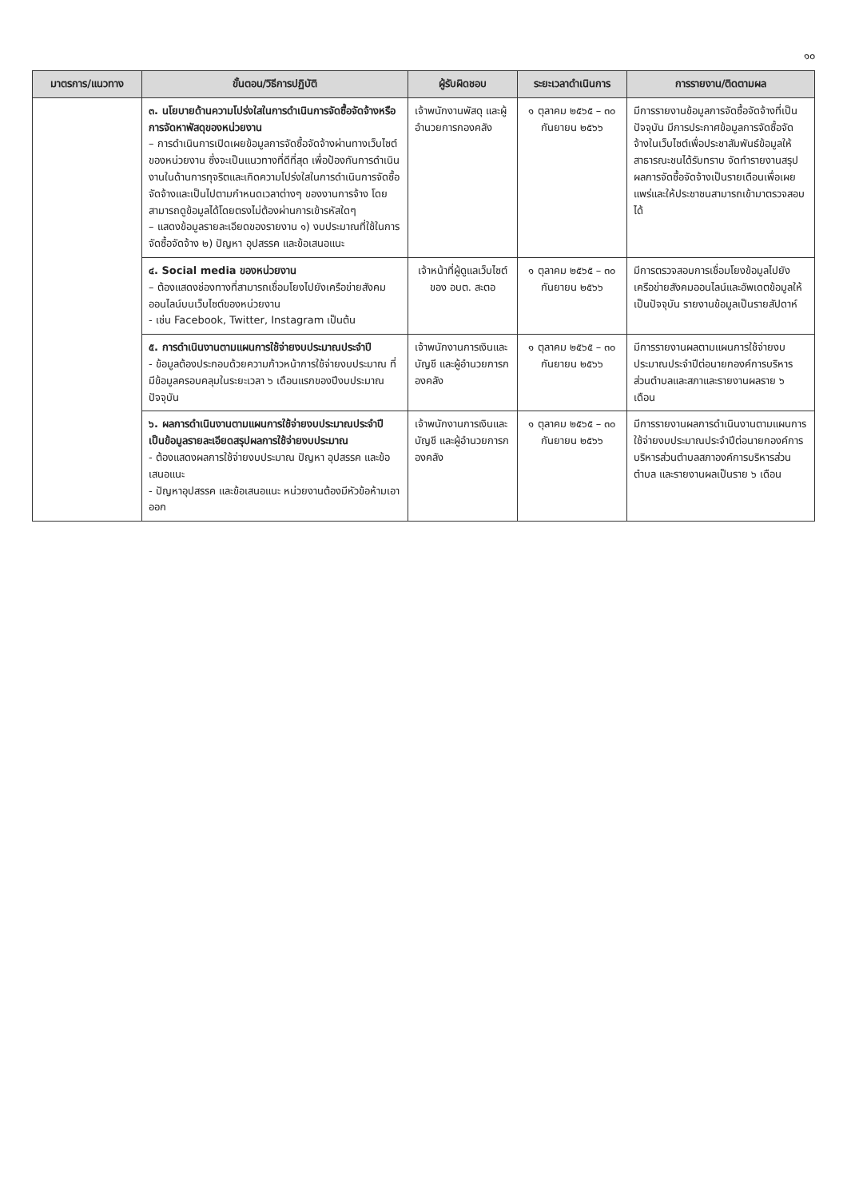๑๐
| มาตรการ/แนวทาง | ขั้นตอน/วิธีการปฏิบัติ | ผู้รับผิดชอบ | ระยะเวลาดำเนินการ | การรายงาน/ติดตามผล |
| --- | --- | --- | --- | --- |
| | ๓. นโยบายด้านความโปร่งใสในการดำเนินการจัดซื้อจัดจ้างหรือการจัดหาพัสดุของหน่วยงาน – การดำเนินการเปิดเผยข้อมูลการจัดซื้อจัดจ้างผ่านทางเว็บไซต์ของหน่วยงาน ซึ่งจะเป็นแนวทางที่ดีที่สุด เพื่อป้องกันการดำเนินงานในด้านการทุจริตและเกิดความโปร่งใสในการดำเนินการจัดซื้อจัดจ้างและเป็นไปตามกำหนดเวลาต่างๆ ของงานการจ้าง โดยสามารถดูข้อมูลได้โดยตรงไม่ต้องผ่านการเข้ารหัสใดๆ – แสดงข้อมูลรายละเอียดของรายงาน ๑) งบประมาณที่ใช้ในการจัดซื้อจัดจ้าง ๒) ปัญหา อุปสรรค และข้อเสนอแนะ | เจ้าพนักงานพัสดุ และผู้อำนวยการกองคลัง | ๑ ตุลาคม ๒๕๖๕ – ๓๐ กันยายน ๒๕๖๖ | มีการรายงานข้อมูลการจัดซื้อจัดจ้างที่เป็นปัจจุบัน มีการประกาศข้อมูลการจัดซื้อจัดจ้างในเว็บไซต์เพื่อประชาสัมพันธ์ข้อมูลให้สาธารณะชนได้รับทราบ จัดทำรายงานสรุปผลการจัดซื้อจัดจ้างเป็นรายเดือนเพื่อเผยแพร่และให้ประชาชนสามารถเข้ามาตรวจสอบได้ |
| | ๔. Social media ของหน่วยงาน – ต้องแสดงช่องทางที่สามารถเชื่อมโยงไปยังเครือข่ายสังคมออนไลน์บนเว็บไซต์ของหน่วยงาน - เช่น Facebook, Twitter, Instagram เป็นต้น | เจ้าหน้าที่ผู้ดูแลเว็บไซต์ของ อบต. สะตอ | ๑ ตุลาคม ๒๕๖๕ – ๓๐ กันยายน ๒๕๖๖ | มีการตรวจสอบการเชื่อมโยงข้อมูลไปยังเครือข่ายสังคมออนไลน์และอัพเดตข้อมูลให้เป็นปัจจุบัน รายงานข้อมูลเป็นรายสัปดาห์ |
| | ๕. การดำเนินงานตามแผนการใช้จ่ายงบประมาณประจำปี - ข้อมูลต้องประกอบด้วยความก้าวหน้าการใช้จ่ายงบประมาณ ที่มีข้อมูลครอบคลุมในระยะเวลา ๖ เดือนแรกของปีงบประมาณปัจจุบัน | เจ้าพนักงานการเงินและบัญชี และผู้อำนวยการกองคลัง | ๑ ตุลาคม ๒๕๖๕ – ๓๐ กันยายน ๒๕๖๖ | มีการรายงานผลตามแผนการใช้จ่ายงบประมาณประจำปีต่อนายกองค์การบริหารส่วนตำบลและสภาและรายงานผลราย ๖ เดือน |
| | ๖. ผลการดำเนินงานตามแผนการใช้จ่ายงบประมาณประจำปี เป็นข้อมูลรายละเอียดสรุปผลการใช้จ่ายงบประมาณ - ต้องแสดงผลการใช้จ่ายงบประมาณ ปัญหา อุปสรรค และข้อเสนอแนะ - ปัญหาอุปสรรค และข้อเสนอแนะ หน่วยงานต้องมีหัวข้อห้ามเอาออก | เจ้าพนักงานการเงินและบัญชี และผู้อำนวยการกองคลัง | ๑ ตุลาคม ๒๕๖๕ – ๓๐ กันยายน ๒๕๖๖ | มีการรายงานผลการดำเนินงานตามแผนการใช้จ่ายงบประมาณประจำปีต่อนายกองค์การบริหารส่วนตำบลสภาองค์การบริหารส่วนตำบล และรายงานผลเป็นราย ๖ เดือน |